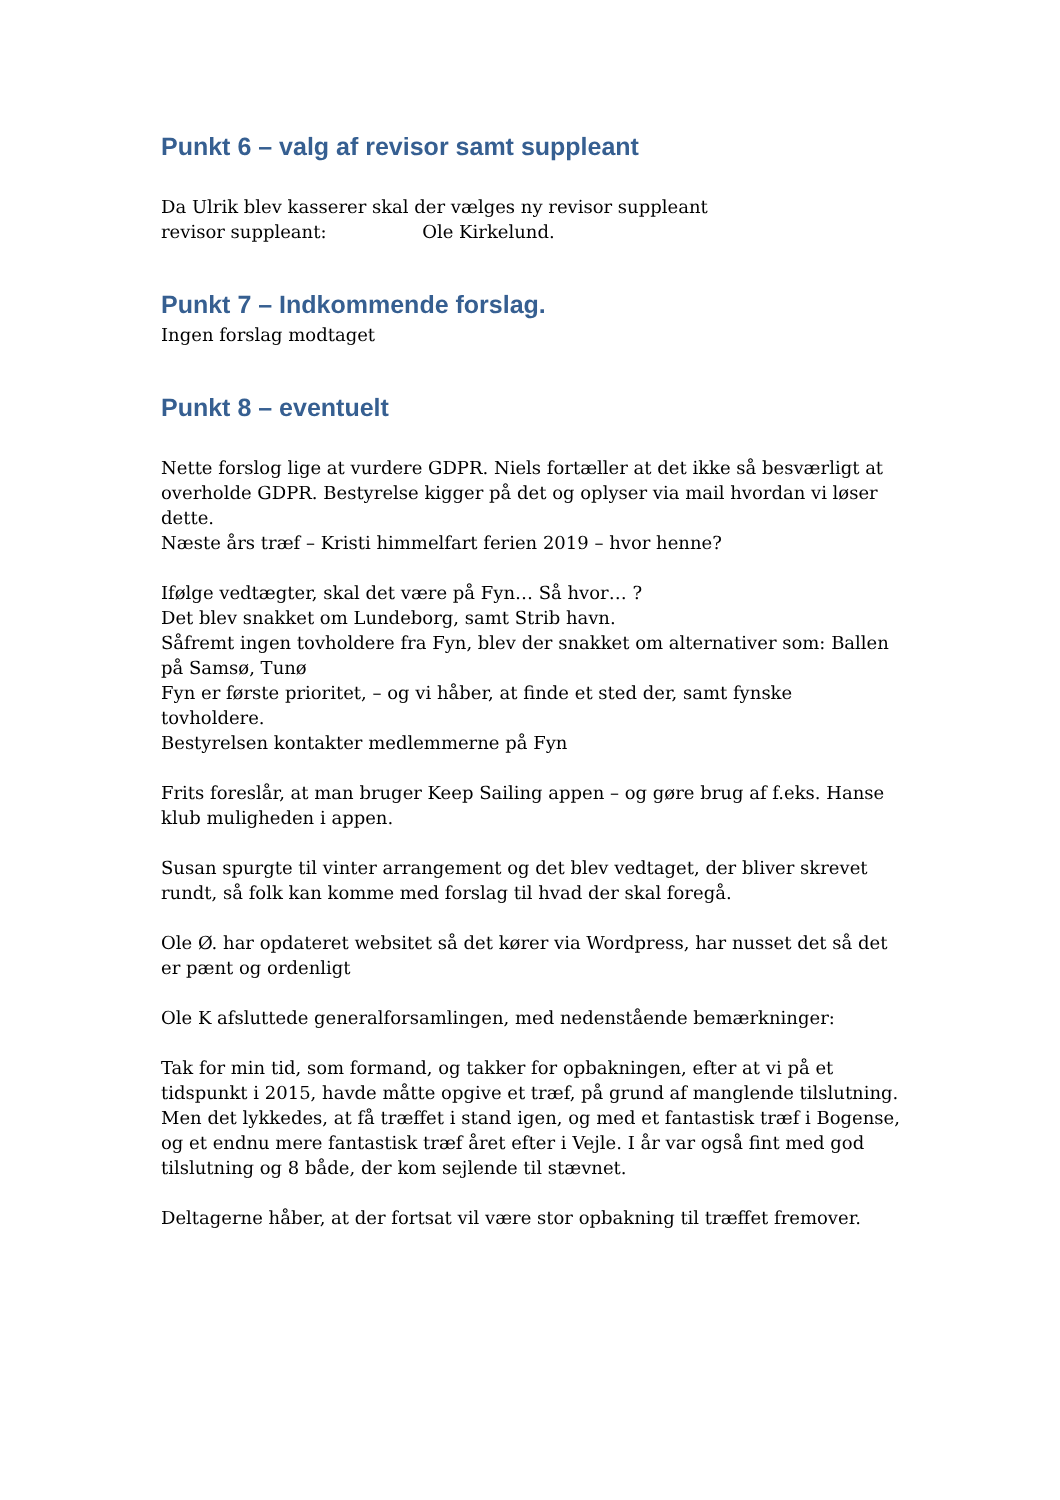Punkt 6 – valg af revisor samt suppleant
Da Ulrik blev kasserer skal der vælges ny revisor suppleant
revisor suppleant: Ole Kirkelund.
Punkt 7 – Indkommende forslag.
Ingen forslag modtaget
Punkt 8 – eventuelt
Nette forslog lige at vurdere GDPR. Niels fortæller at det ikke så besværligt at overholde GDPR. Bestyrelse kigger på det og oplyser via mail hvordan vi løser dette.
Næste års træf – Kristi himmelfart ferien 2019 – hvor henne?
Ifølge vedtægter, skal det være på Fyn… Så hvor… ?
Det blev snakket om Lundeborg, samt Strib havn.
Såfremt ingen tovholdere fra Fyn, blev der snakket om alternativer som: Ballen på Samsø, Tunø
Fyn er første prioritet, – og vi håber, at finde et sted der, samt fynske tovholdere.
Bestyrelsen kontakter medlemmerne på Fyn
Frits foreslår, at man bruger Keep Sailing appen – og gøre brug af f.eks. Hanse klub muligheden i appen.
Susan spurgte til vinter arrangement og det blev vedtaget, der bliver skrevet rundt, så folk kan komme med forslag til hvad der skal foregå.
Ole Ø. har opdateret websitet så det kører via Wordpress, har nusset det så det er pænt og ordenligt
Ole K afsluttede generalforsamlingen, med nedenstående bemærkninger:
Tak for min tid, som formand, og takker for opbakningen, efter at vi på et tidspunkt i 2015, havde måtte opgive et træf, på grund af manglende tilslutning. Men det lykkedes, at få træffet i stand igen, og med et fantastisk træf i Bogense, og et endnu mere fantastisk træf året efter i Vejle. I år var også fint med god tilslutning og 8 både, der kom sejlende til stævnet.
Deltagerne håber, at der fortsat vil være stor opbakning til træffet fremover.